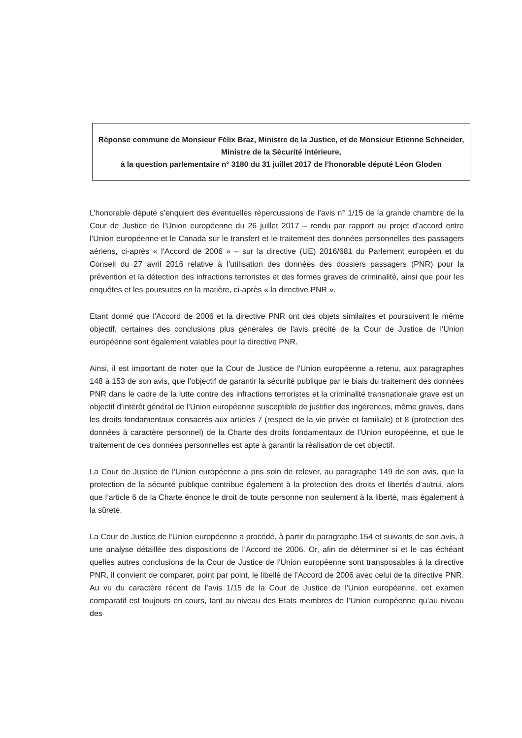Réponse commune de Monsieur Félix Braz, Ministre de la Justice, et de Monsieur Etienne Schneider, Ministre de la Sécurité intérieure,
à la question parlementaire n° 3180 du 31 juillet 2017 de l’honorable député Léon Gloden
L’honorable député s’enquiert des éventuelles répercussions de l’avis n° 1/15 de la grande chambre de la Cour de Justice de l’Union européenne du 26 juillet 2017 – rendu par rapport au projet d’accord entre l’Union européenne et le Canada sur le transfert et le traitement des données personnelles des passagers aériens, ci-après « l’Accord de 2006 » – sur la directive (UE) 2016/681 du Parlement européen et du Conseil du 27 avril 2016 relative à l’utilisation des données des dossiers passagers (PNR) pour la prévention et la détection des infractions terroristes et des formes graves de criminalité, ainsi que pour les enquêtes et les poursuites en la matière, ci-après « la directive PNR ».
Etant donné que l’Accord de 2006 et la directive PNR ont des objets similaires et poursuivent le même objectif, certaines des conclusions plus générales de l’avis précité de la Cour de Justice de l'Union européenne sont également valables pour la directive PNR.
Ainsi, il est important de noter que la Cour de Justice de l'Union européenne a retenu, aux paragraphes 148 à 153 de son avis, que l’objectif de garantir la sécurité publique par le biais du traitement des données PNR dans le cadre de la lutte contre des infractions terroristes et la criminalité transnationale grave est un objectif d’intérêt général de l’Union européenne susceptible de justifier des ingérences, même graves, dans les droits fondamentaux consacrés aux articles 7 (respect de la vie privée et familiale) et 8 (protection des données à caractère personnel) de la Charte des droits fondamentaux de l’Union européenne, et que le traitement de ces données personnelles est apte à garantir la réalisation de cet objectif.
La Cour de Justice de l'Union européenne a pris soin de relever, au paragraphe 149 de son avis, que la protection de la sécurité publique contribue également à la protection des droits et libertés d’autrui, alors que l’article 6 de la Charte énonce le droit de toute personne non seulement à la liberté, mais également à la sûreté.
La Cour de Justice de l'Union européenne a procédé, à partir du paragraphe 154 et suivants de son avis, à une analyse détaillée des dispositions de l’Accord de 2006. Or, afin de déterminer si et le cas échéant quelles autres conclusions de la Cour de Justice de l'Union européenne sont transposables à la directive PNR, il convient de comparer, point par point, le libellé de l’Accord de 2006 avec celui de la directive PNR. Au vu du caractère récent de l’avis 1/15 de la Cour de Justice de l'Union européenne, cet examen comparatif est toujours en cours, tant au niveau des Etats membres de l’Union européenne qu’au niveau des